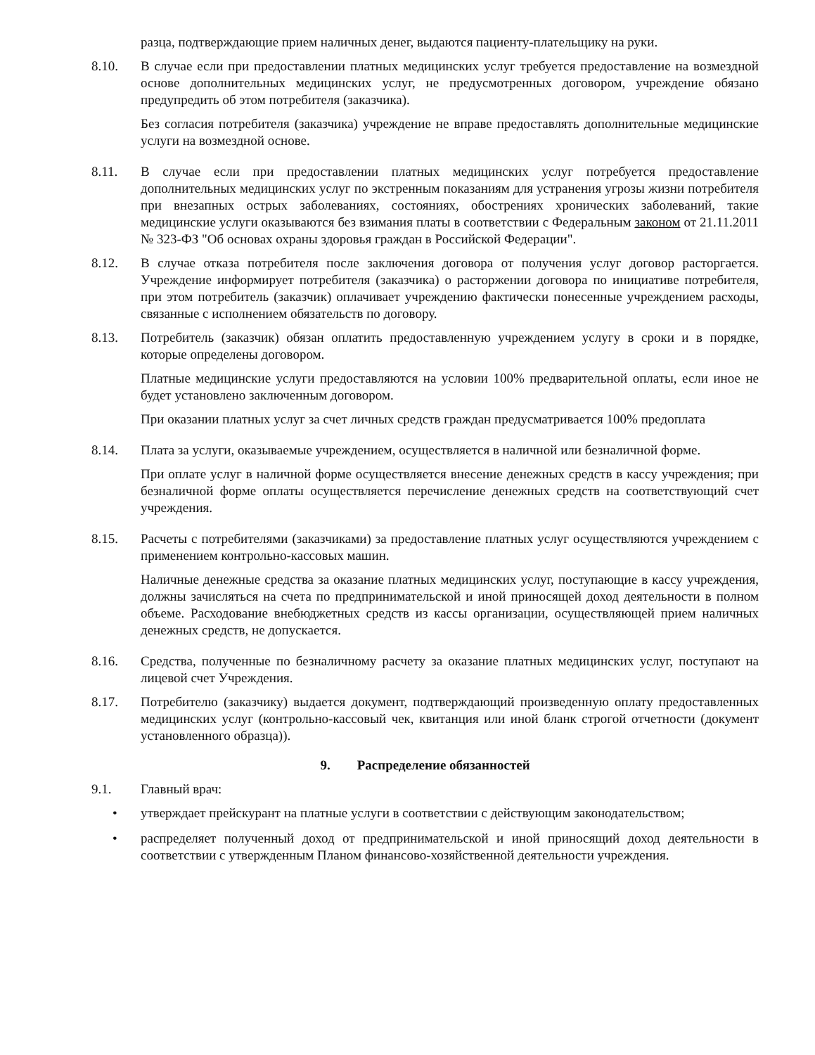разца, подтверждающие прием наличных денег, выдаются пациенту-плательщику на руки.
8.10. В случае если при предоставлении платных медицинских услуг требуется предоставление на возмездной основе дополнительных медицинских услуг, не предусмотренных договором, учреждение обязано предупредить об этом потребителя (заказчика).
Без согласия потребителя (заказчика) учреждение не вправе предоставлять дополнительные медицинские услуги на возмездной основе.
8.11. В случае если при предоставлении платных медицинских услуг потребуется предоставление дополнительных медицинских услуг по экстренным показаниям для устранения угрозы жизни потребителя при внезапных острых заболеваниях, состояниях, обострениях хронических заболеваний, такие медицинские услуги оказываются без взимания платы в соответствии с Федеральным законом от 21.11.2011 № 323-ФЗ "Об основах охраны здоровья граждан в Российской Федерации".
8.12. В случае отказа потребителя после заключения договора от получения услуг договор расторгается. Учреждение информирует потребителя (заказчика) о расторжении договора по инициативе потребителя, при этом потребитель (заказчик) оплачивает учреждению фактически понесенные учреждением расходы, связанные с исполнением обязательств по договору.
8.13. Потребитель (заказчик) обязан оплатить предоставленную учреждением услугу в сроки и в порядке, которые определены договором.
Платные медицинские услуги предоставляются на условии 100% предварительной оплаты, если иное не будет установлено заключенным договором.
При оказании платных услуг за счет личных средств граждан предусматривается 100% предоплата
8.14. Плата за услуги, оказываемые учреждением, осуществляется в наличной или безналичной форме.
При оплате услуг в наличной форме осуществляется внесение денежных средств в кассу учреждения; при безналичной форме оплаты осуществляется перечисление денежных средств на соответствующий счет учреждения.
8.15. Расчеты с потребителями (заказчиками) за предоставление платных услуг осуществляются учреждением с применением контрольно-кассовых машин.
Наличные денежные средства за оказание платных медицинских услуг, поступающие в кассу учреждения, должны зачисляться на счета по предпринимательской и иной приносящей доход деятельности в полном объеме. Расходование внебюджетных средств из кассы организации, осуществляющей прием наличных денежных средств, не допускается.
8.16. Средства, полученные по безналичному расчету за оказание платных медицинских услуг, поступают на лицевой счет Учреждения.
8.17. Потребителю (заказчику) выдается документ, подтверждающий произведенную оплату предоставленных медицинских услуг (контрольно-кассовый чек, квитанция или иной бланк строгой отчетности (документ установленного образца)).
9. Распределение обязанностей
9.1. Главный врач:
• утверждает прейскурант на платные услуги в соответствии с действующим законодательством;
• распределяет полученный доход от предпринимательской и иной приносящий доход деятельности в соответствии с утвержденным Планом финансово-хозяйственной деятельности учреждения.